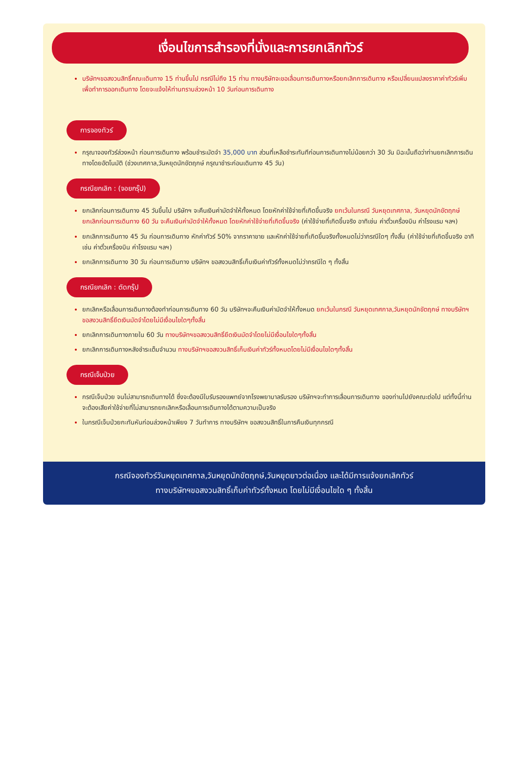เงื่อนไขการสำรองที่นั่งและการยกเลิกทัวร์
บริษัทฯขอสงวนสิทธิ์คณะเดินทาง 15 ท่านขึ้นไป กรณีไม่ถึง 15 ท่าน ทางบริษัทจะขอเลื่อนการเดินทางหรือยกเลิกการเดินทาง หรือเปลี่ยนแปลงราคาค่าทัวร์เพิ่ม เพื่อทำการออกเดินทาง โดยจะแจ้งให้ท่านทราบล่วงหน้า 10 วันก่อนการเดินทาง
การจองทัวร์
กรุณาจองทัวร์ล่วงหน้า ก่อนการเดินทาง พร้อมชำระมัดจำ 35,000 บาท ส่วนที่เหลือชำระทันทีก่อนการเดินทางไม่น้อยกว่า 30 วัน มิฉะนั้นถือว่าท่านยกเลิกการเดินทางโดยอัตโนมัติ (ช่วงเทศกาล,วันหยุดนักขัตฤกษ์ กรุณาชำระก่อนเดินทาง 45 วัน)
กรณียกเลิก : (จอยกรุ๊ป)
ยกเลิกก่อนการเดินทาง 45 วันขึ้นไป บริษัทฯ จะคืนเงินค่ามัดจำให้ทั้งหมด โดยหักค่าใช้จ่ายที่เกิดขึ้นจริง ยกเว้นในกรณี วันหยุดเทศกาล, วันหยุดนักขัตฤกษ์ ยกเลิกก่อนการเดินทาง 60 วัน จะคืนเงินค่ามัดจำให้ทั้งหมด โดยหักค่าใช้จ่ายที่เกิดขึ้นจริง (ค่าใช้จ่ายที่เกิดขึ้นจริง อาทิเช่น ค่าตั๋วเครื่องบิน ค่าโรงแรม ฯลฯ)
ยกเลิกการเดินทาง 45 วัน ก่อนการเดินทาง หักค่าทัวร์ 50% จากราคาขาย และหักค่าใช้จ่ายที่เกิดขึ้นจริงทั้งหมดไม่ว่ากรณีใดๆ ทั้งสิ้น (ค่าใช้จ่ายที่เกิดขึ้นจริง อาทิเช่น ค่าตั๋วเครื่องบิน ค่าโรงแรม ฯลฯ)
ยกเลิกการเดินทาง 30 วัน ก่อนการเดินทาง บริษัทฯ ขอสงวนสิทธิ์เก็บเงินค่าทัวร์ทั้งหมดไม่ว่ากรณีใด ๆ ทั้งสิ้น
กรณียกเลิก : ตัดกรุ๊ป
ยกเลิกหรือเลื่อนการเดินทางต้องทำก่อนการเดินทาง 60 วัน บริษัทฯจะคืนเงินค่ามัดจำให้ทั้งหมด ยกเว้นในกรณี วันหยุดเทศกาล,วันหยุดนักขัตฤกษ์ ทางบริษัทฯขอสงวนสิทธิ์ยึดเงินมัดจำโดยไม่มีเงื่อนไขใดๆทั้งสิ้น
ยกเลิกการเดินทางภายใน 60 วัน ทางบริษัทฯขอสงวนสิทธิ์ยึดเงินมัดจำโดยไม่มีเงื่อนไขใดๆทั้งสิ้น
ยกเลิกการเดินทางหลังชำระเต็มจำนวน ทางบริษัทฯขอสงวนสิทธิ์เก็บเงินค่าทัวร์ทั้งหมดโดยไม่มีเงื่อนไขใดๆทั้งสิ้น
กรณีเจ็บป่วย
กรณีเจ็บป่วย จนไม่สามารถเดินทางได้ ซึ่งจะต้องมีใบรับรองแพทย์จากโรงพยาบาลรับรอง บริษัทฯจะทำการเลื่อนการเดินทาง ของท่านไปยังคณะต่อไป แต่ทั้งนี้ท่านจะต้องเสียค่าใช้จ่ายที่ไม่สามารถยกเลิกหรือเลื่อนการเดินทางได้ตามความเป็นจริง
ในกรณีเจ็บป่วยกะทันหันก่อนล่วงหน้าเพียง 7 วันทำการ ทางบริษัทฯ ขอสงวนสิทธิ์ในการคืนเงินทุกกรณี
กรณีจองทัวร์วันหยุดเทศกาล,วันหยุดนักขัตฤกษ์,วันหยุดยาวต่อเนื่อง และได้มีการแจ้งยกเลิกทัวร์
ทางบริษัทฯขอสงวนสิทธิ์เก็บค่าทัวร์ทั้งหมด โดยไม่มีเงื่อนไขใด ๆ ทั้งสิ้น